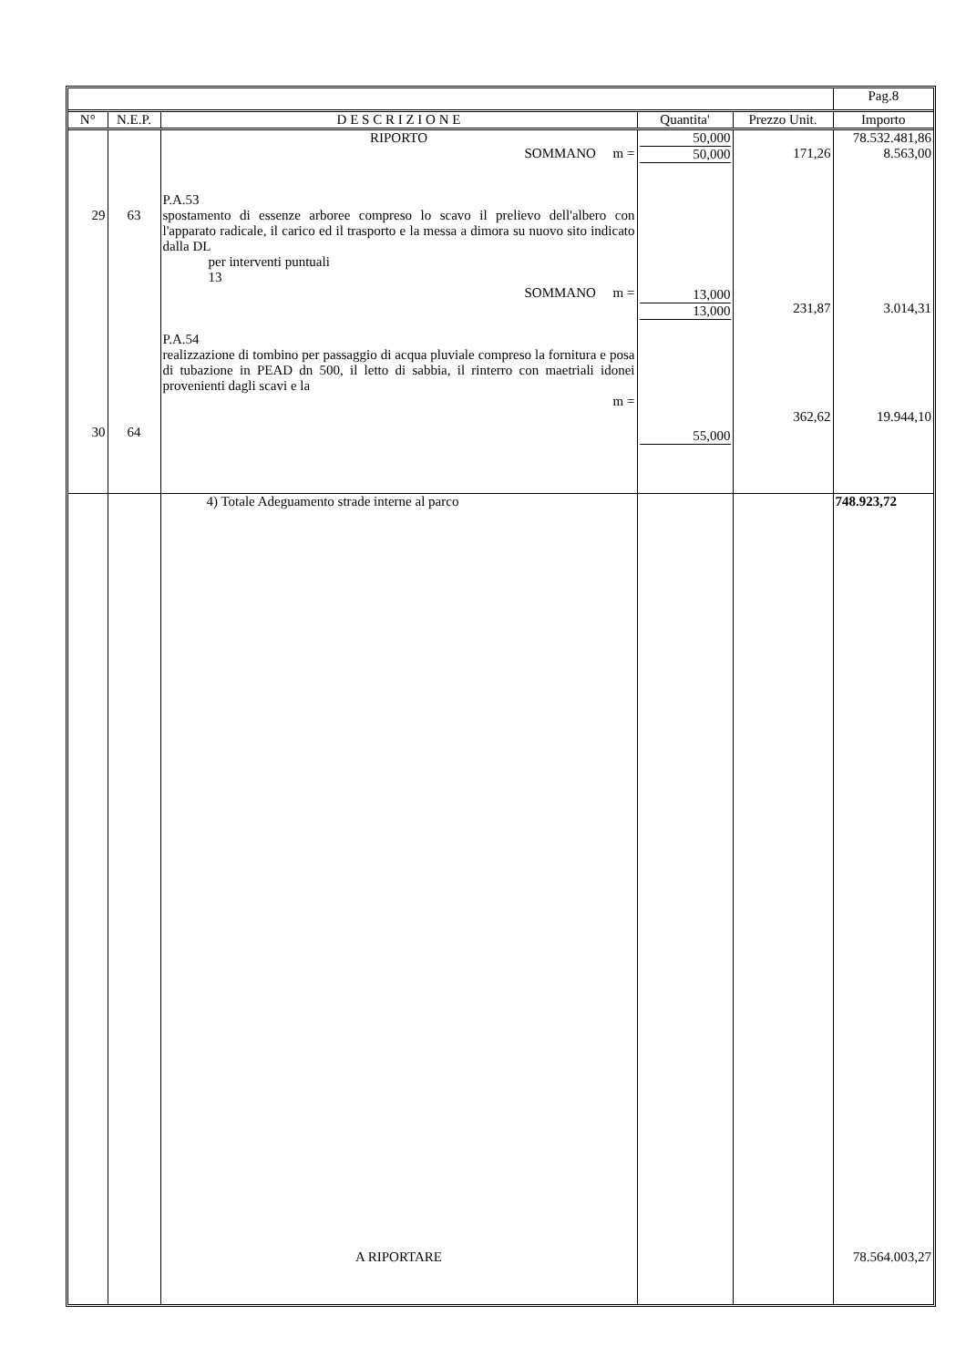| | | | | | Pag.8 |
| --- | --- | --- | --- | --- | --- |
| N° | N.E.P. | D E S C R I Z I O N E | Quantita' | Prezzo Unit. | Importo |
| 29 30 | 63 64 | RIPORTO SOMMANO m = P.A.53 spostamento di essenze arboree compreso lo scavo il prelievo dell'albero con l'apparato radicale, il carico ed il trasporto e la messa a dimora su nuovo sito indicato dalla DL per interventi puntuali 13 SOMMANO m = P.A.54 realizzazione di tombino per passaggio di acqua pluviale compreso la fornitura e posa di tubazione in PEAD dn 500, il letto di sabbia, il rinterro con maetriali idonei provenienti dagli scavi e la m = | 50,000 50,000 13,000 13,000 55,000 | 171,26 231,87 362,62 | 78.532.481,86 8.563,00 3.014,31 19.944,10 |
| | | 4) Totale Adeguamento strade interne al parco | | | 748.923,72 |
| | | A RIPORTARE | | | 78.564.003,27 |